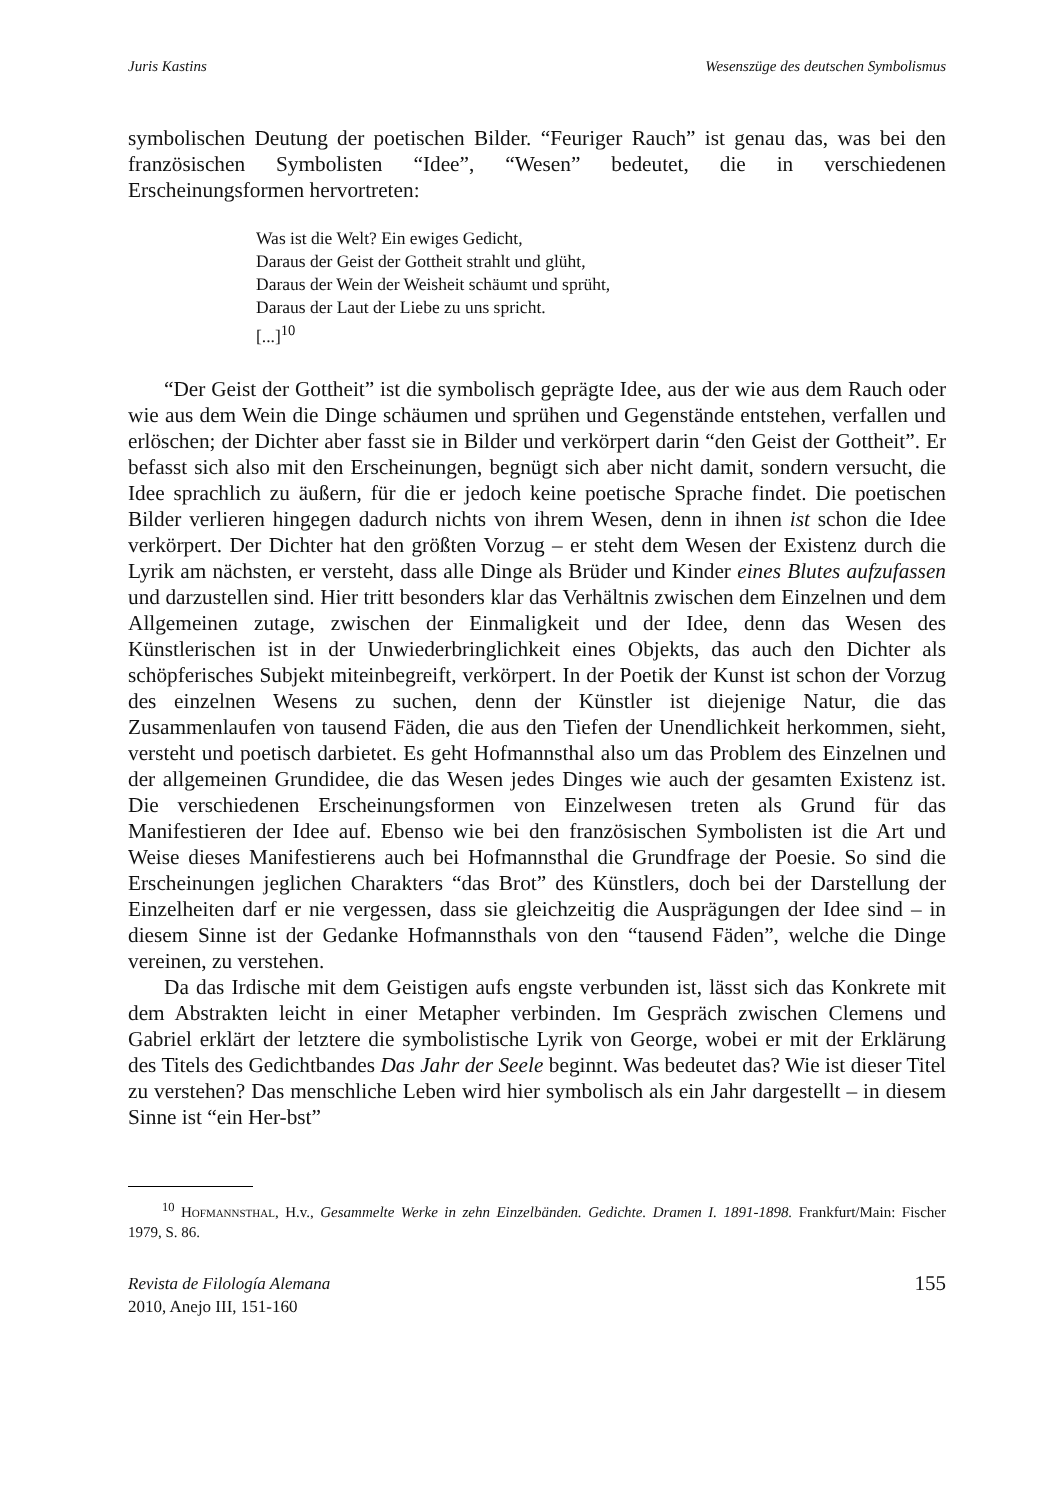Juris Kastins Wesenszüge des deutschen Symbolismus
symbolischen Deutung der poetischen Bilder. “Feuriger Rauch” ist genau das, was bei den französischen Symbolisten “Idee”, “Wesen” bedeutet, die in verschiedenen Erscheinungsformen hervortreten:
Was ist die Welt? Ein ewiges Gedicht,
Daraus der Geist der Gottheit strahlt und glüht,
Daraus der Wein der Weisheit schäumt und sprüht,
Daraus der Laut der Liebe zu uns spricht.
[...]<sup>10</sup>
“Der Geist der Gottheit” ist die symbolisch geprägte Idee, aus der wie aus dem Rauch oder wie aus dem Wein die Dinge schäumen und sprühen und Gegenstände entstehen, verfallen und erlöschen; der Dichter aber fasst sie in Bilder und verkörpert darin “den Geist der Gottheit”. Er befasst sich also mit den Erscheinungen, begnügt sich aber nicht damit, sondern versucht, die Idee sprachlich zu äußern, für die er jedoch keine poetische Sprache findet. Die poetischen Bilder verlieren hingegen dadurch nichts von ihrem Wesen, denn in ihnen ist schon die Idee verkörpert. Der Dichter hat den größten Vorzug – er steht dem Wesen der Existenz durch die Lyrik am nächsten, er versteht, dass alle Dinge als Brüder und Kinder eines Blutes aufzufassen und darzustellen sind. Hier tritt besonders klar das Verhältnis zwischen dem Einzelnen und dem Allgemeinen zutage, zwischen der Einmaligkeit und der Idee, denn das Wesen des Künstlerischen ist in der Unwiederbringlichkeit eines Objekts, das auch den Dichter als schöpferisches Subjekt miteinbegreift, verkörpert. In der Poetik der Kunst ist schon der Vorzug des einzelnen Wesens zu suchen, denn der Künstler ist diejenige Natur, die das Zusammenlaufen von tausend Fäden, die aus den Tiefen der Unendlichkeit herkommen, sieht, versteht und poetisch darbietet. Es geht Hofmannsthal also um das Problem des Einzelnen und der allgemeinen Grundidee, die das Wesen jedes Dinges wie auch der gesamten Existenz ist. Die verschiedenen Erscheinungsformen von Einzelwesen treten als Grund für das Manifestieren der Idee auf. Ebenso wie bei den französischen Symbolisten ist die Art und Weise dieses Manifestierens auch bei Hofmannsthal die Grundfrage der Poesie. So sind die Erscheinungen jeglichen Charakters “das Brot” des Künstlers, doch bei der Darstellung der Einzelheiten darf er nie vergessen, dass sie gleichzeitig die Ausprägungen der Idee sind – in diesem Sinne ist der Gedanke Hofmannsthals von den “tausend Fäden”, welche die Dinge vereinen, zu verstehen.
Da das Irdische mit dem Geistigen aufs engste verbunden ist, lässt sich das Konkrete mit dem Abstrakten leicht in einer Metapher verbinden. Im Gespräch zwischen Clemens und Gabriel erklärt der letztere die symbolistische Lyrik von George, wobei er mit der Erklärung des Titels des Gedichtbandes Das Jahr der Seele beginnt. Was bedeutet das? Wie ist dieser Titel zu verstehen? Das menschliche Leben wird hier symbolisch als ein Jahr dargestellt – in diesem Sinne ist “ein Her-bst”
<sup>10</sup> Hofmannsthal, H.v., Gesammelte Werke in zehn Einzelbänden. Gedichte. Dramen I. 1891-1898. Frankfurt/Main: Fischer 1979, S. 86.
Revista de Filología Alemana
2010, Anejo III, 151-160 155